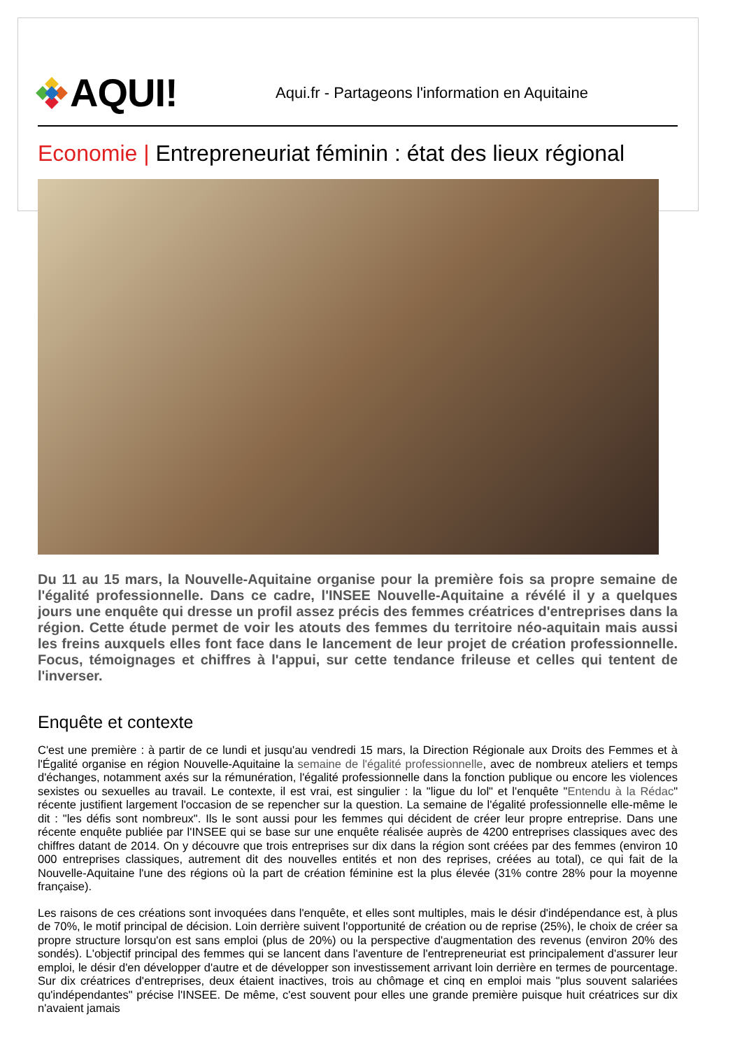AQUI!
Aqui.fr - Partageons l'information en Aquitaine
Economie | Entrepreneuriat féminin : état des lieux régional
Du 11 au 15 mars, la Nouvelle-Aquitaine organise pour la première fois sa propre semaine de l'égalité professionnelle. Dans ce cadre, l'INSEE Nouvelle-Aquitaine a révélé il y a quelques jours une enquête qui dresse un profil assez précis des femmes créatrices d'entreprises dans la région. Cette étude permet de voir les atouts des femmes du territoire néo-aquitain mais aussi les freins auxquels elles font face dans le lancement de leur projet de création professionnelle. Focus, témoignages et chiffres à l'appui, sur cette tendance frileuse et celles qui tentent de l'inverser.
Enquête et contexte
C'est une première : à partir de ce lundi et jusqu'au vendredi 15 mars, la Direction Régionale aux Droits des Femmes et à l'Égalité organise en région Nouvelle-Aquitaine la semaine de l'égalité professionnelle, avec de nombreux ateliers et temps d'échanges, notamment axés sur la rémunération, l'égalité professionnelle dans la fonction publique ou encore les violences sexistes ou sexuelles au travail. Le contexte, il est vrai, est singulier : la "ligue du lol" et l'enquête "Entendu à la Rédac" récente justifient largement l'occasion de se repencher sur la question. La semaine de l'égalité professionnelle elle-même le dit : "les défis sont nombreux". Ils le sont aussi pour les femmes qui décident de créer leur propre entreprise. Dans une récente enquête publiée par l'INSEE qui se base sur une enquête réalisée auprès de 4200 entreprises classiques avec des chiffres datant de 2014. On y découvre que trois entreprises sur dix dans la région sont créées par des femmes (environ 10 000 entreprises classiques, autrement dit des nouvelles entités et non des reprises, créées au total), ce qui fait de la Nouvelle-Aquitaine l'une des régions où la part de création féminine est la plus élevée (31% contre 28% pour la moyenne française).
Les raisons de ces créations sont invoquées dans l'enquête, et elles sont multiples, mais le désir d'indépendance est, à plus de 70%, le motif principal de décision. Loin derrière suivent l'opportunité de création ou de reprise (25%), le choix de créer sa propre structure lorsqu'on est sans emploi (plus de 20%) ou la perspective d'augmentation des revenus (environ 20% des sondés). L'objectif principal des femmes qui se lancent dans l'aventure de l'entrepreneuriat est principalement d'assurer leur emploi, le désir d'en développer d'autre et de développer son investissement arrivant loin derrière en termes de pourcentage. Sur dix créatrices d'entreprises, deux étaient inactives, trois au chômage et cinq en emploi mais "plus souvent salariées qu'indépendantes" précise l'INSEE. De même, c'est souvent pour elles une grande première puisque huit créatrices sur dix n'avaient jamais